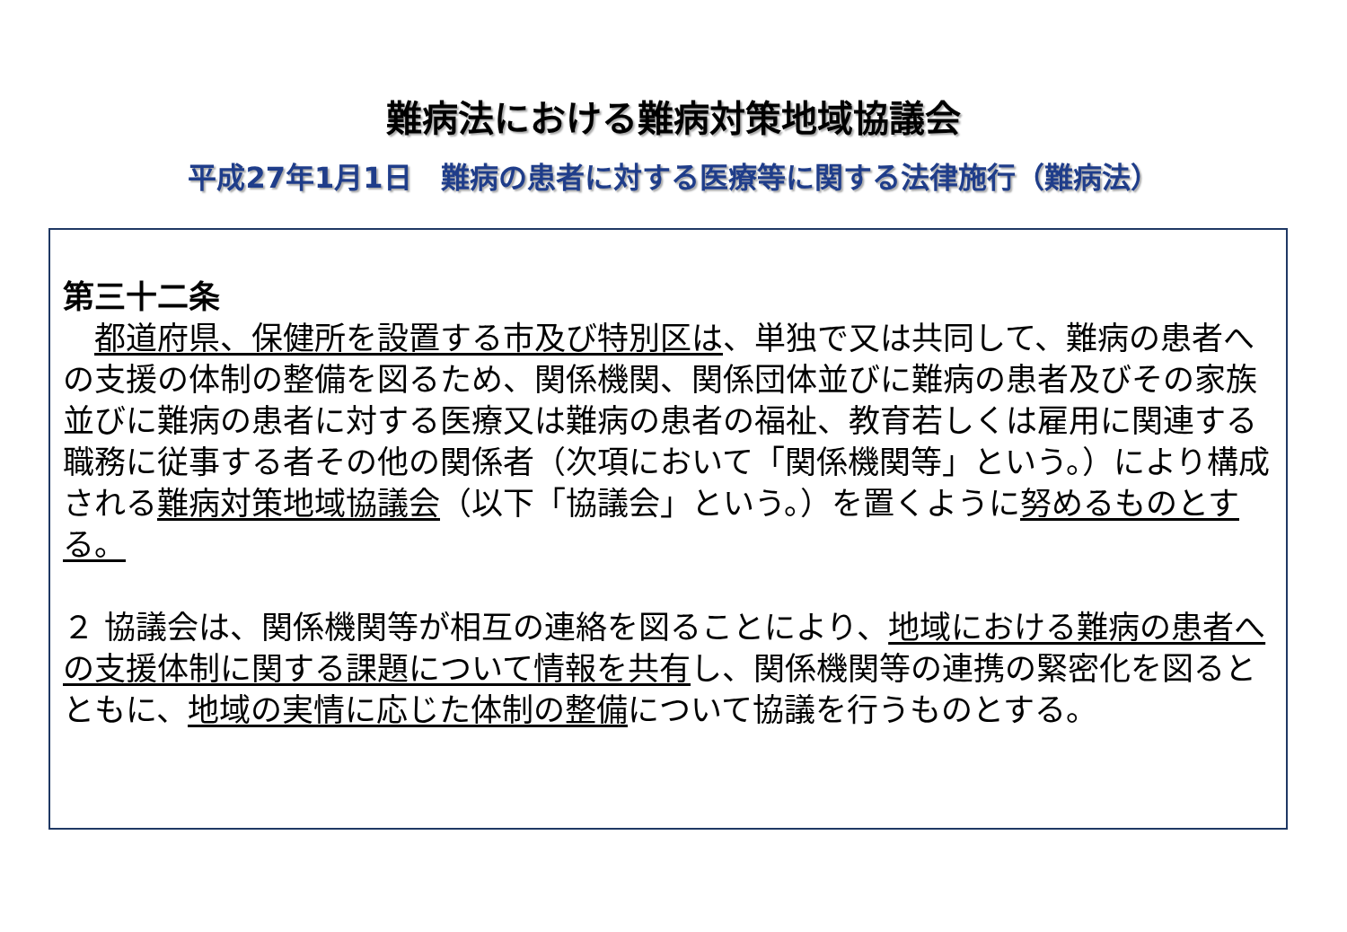難病法における難病対策地域協議会
平成27年1月1日　難病の患者に対する医療等に関する法律施行（難病法）
第三十二条
　都道府県、保健所を設置する市及び特別区は、単独で又は共同して、難病の患者への支援の体制の整備を図るため、関係機関、関係団体並びに難病の患者及びその家族並びに難病の患者に対する医療又は難病の患者の福祉、教育若しくは雇用に関連する職務に従事する者その他の関係者（次項において「関係機関等」という。）により構成される難病対策地域協議会（以下「協議会」という。）を置くように努めるものとする。
２ 協議会は、関係機関等が相互の連絡を図ることにより、地域における難病の患者への支援体制に関する課題について情報を共有し、関係機関等の連携の緊密化を図るとともに、地域の実情に応じた体制の整備について協議を行うものとする。